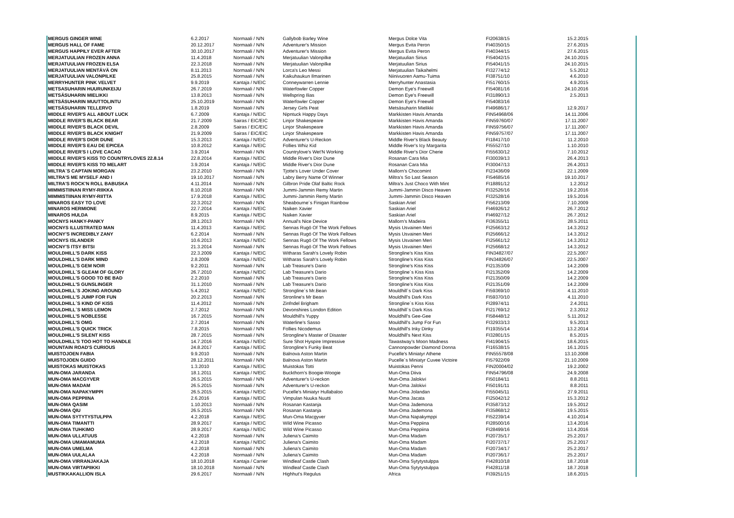| MERGUS GINGER WINE | 6.2.2017 | Normaali / N/N | Gallybob Barley Wine | Mergus Dolce Vita | FI20638/15 | 15.2.2015 |
| MERGUS HALL OF FAME | 20.12.2017 | Normaali / N/N | Adventurer's Mission | Mergus Evita Peron | FI40350/15 | 27.6.2015 |
| MERGUS HAPPILY EVER AFTER | 30.10.2017 | Normaali / N/N | Adventurer's Mission | Mergus Evita Peron | FI40344/15 | 27.6.2015 |
| MERJATUULIAN FROZEN ANNA | 11.4.2018 | Normaali / N/N | Merjatuulian Valonpilke | Merjatuulian Sirius | FI54042/15 | 24.10.2015 |
| MERJATUULIAN FROZEN ELSA | 22.3.2018 | Normaali / N/N | Merjatuulian Valonpilke | Merjatuulian Sirius | FI54041/15 | 24.10.2015 |
| MERJATUULIAN MENTÄVÄ ON | 8.11.2013 | Normaali / N/N | Lorca's Leo Messi | Merjatuulian Taikahelmi | FI32774/12 | 5.5.2012 |
| MERJATUULIAN VALONPILKE | 25.8.2015 | Normaali / N/N | Kaikuhaukun Ilmarinen | Niinivuoren Aamu-Tuima | FI38751/10 | 4.6.2010 |
| MERRYHUNTER PINK VELVET | 9.9.2019 | Kantaja / N/EIC | Conneywarren Lennie | Merryhunter Anastasia | FI51760/15 | 4.9.2015 |
| METSASUHARIN HUURUNKEIJU | 26.7.2019 | Normaali / N/N | Waterfowler Copper | Demon Eye's Freewill | FI54081/16 | 24.10.2016 |
| METSÄSUHARIN MIELIKKI | 13.8.2013 | Normaali / N/N | Wellspring Ilias | Demon Eye's Freewill | FI31890/13 | 2.5.2013 |
| METSÄSUHARIN MUUTTOLINTU | 25.10.2019 | Normaali / N/N | Waterfowler Copper | Demon Eye's Freewill | FI54083/16 | |
| METSÄSUHARIN TELLERVO | 1.8.2019 | Normaali / N/N | Jersey Girls Peat | Metsäsuharin Mielikki | FI49686/17 | 12.9.2017 |
| MIDDLE RIVER'S ALL ABOUT LUCK | 6.7.2009 | Kantaja / N/EIC | Nipntuck Happy Days | Markkisten Havis Amanda | FIN54968/06 | 14.11.2006 |
| MIDDLE RIVER'S BLACK BEAR | 21.7.2009 | Sairas / EIC/EIC | Linjor Shakespeare | Markkisten Havis Amanda | FIN59760/07 | 17.11.2007 |
| MIDDLE RIVER'S BLACK DEVIL | 2.8.2009 | Sairas / EIC/EIC | Linjor Shakespeare | Markkisten Havis Amanda | FIN59756/07 | 17.11.2007 |
| MIDDLE RIVER'S BLACK KNIGHT | 21.9.2009 | Sairas / EIC/EIC | Linjor Shakespeare | Markkisten Havis Amanda | FIN59757/07 | 17.11.2007 |
| MIDDLE RIVER'S DIOR DUNE | 15.3.2013 | Kantaja / N/EIC | Adventurer's U-Reckon | Middle River's Black Beauty | FI18417/10 | 11.2.2010 |
| MIDDLE RIVER'S EAU DE EPICEA | 10.8.2012 | Kantaja / N/EIC | Follies Whiz Kid | Middle River's Icy Margarita | FI55527/10 | 1.10.2010 |
| MIDDLE RIVER'S I LOVE CACAO | 3.9.2014 | Normaali / N/N | Countrylove's Wet'N Working | Middle River's Dior Cherie | FI55630/12 | 7.10.2012 |
| MIDDLE RIVER'S KISS TO COUNTRYLOVES 22.8.14 | 22.8.2014 | Kantaja / N/EIC | Middle River's Dior Dune | Rosanan Cara Mia | FI30039/13 | 26.4.2013 |
| MIDDLE RIVER'S KISS TO MELART | 3.9.2014 | Kantaja / N/EIC | Middle River's Dior Dune | Rosanan Cara Mia | FI30047/13 | 26.4.2013 |
| MILTRA`S CAPTAIN MORGAN | 23.2.2010 | Normaali / N/N | Tjotte's Lover Under Cover | Mallorn's Chocomint | FI23436/09 | 22.1.2009 |
| MILTRA'S ME MYSELF AND I | 19.10.2017 | Normaali / N/N | Labry Berry Name Of Winner | Miltra's So Last Season | FI54685/16 | 19.10.2017 |
| MILTRA'S ROCK'N ROLL BABUSKA | 4.11.2014 | Normaali / N/N | Gilbron Pride Olaf Baltic Rock | Miltra's Just Choco With Mint | FI18891/12 | 1.2.2012 |
| MIMMISTIINAN RYMY-RIIKKA | 8.10.2018 | Normaali / N/N | Jummi-Jammin Remy Martin | Jummi-Jammin Disco Heaven | FI32526/16 | 19.2.2016 |
| MIMMISTIINAN RYMY-RIITTA | 17.9.2018 | Kantaja / N/EIC | Jummi-Jammin Remy Martin | Jummi-Jammin Disco Heaven | FI32528/16 | 19.5.2016 |
| MINAROS EASY TO LOVE | 22.3.2012 | Normaali / N/N | Sheabourne´s Finigan Rainbow | Saskian Ariel | FI56213/09 | 7.10.2009 |
| MINAROS HERMIONE | 22.7.2014 | Kantaja / N/EIC | Naiken Xavier | Saskian Ariel | FI46926/12 | 26.7.2012 |
| MINAROS HULDA | 8.9.2015 | Kantaja / N/EIC | Naiken Xavier | Saskian Ariel | FI46927/12 | 26.7.2012 |
| MOCNYS HANKY-PANKY | 28.1.2013 | Normaali / N/N | Annual's Nice Device | Mallorn's Madeira | FI36355/11 | 28.5.2011 |
| MOCNYS ILLUSTRATED MAN | 11.4.2013 | Kantaja / N/EIC | Sennas Rugó Of The Work Fellows | Mysis Usvainen Meri | FI25663/12 | 14.3.2012 |
| MOCNY'S INCREDIBLY ZANY | 6.2.2014 | Normaali / N/N | Sennas Rugó Of The Work Fellows | Mysis Usvainen Meri | FI25666/12 | 14.3.2012 |
| MOCNYS ISLANDER | 10.6.2013 | Kantaja / N/EIC | Sennas Rugó Of The Work Fellows | Mysis Usvainen Meri | FI25661/12 | 14.3.2012 |
| MOCNY'S ITSY BITSI | 21.3.2014 | Normaali / N/N | Sennas Rugó Of The Work Fellows | Mysis Usvainen Meri | FI25668/12 | 14.3.2012 |
| MOULDHILL'S DARK KISS | 22.3.2009 | Kantaja / N/EIC | Witharas Sarah's Lovely Robin | Strongline's Kiss Kiss | FIN34827/07 | 22.5.2007 |
| MOULDHILL'S DARK MIND | 2.8.2009 | Kantaja / N/EIC | Witharas Sarah's Lovely Robin | Strongline's Kiss Kiss | FIN34826/07 | 22.5.2007 |
| MOULDHILL'S GEM NOIR | 9.2.2011 | Normaali / N/N | Lab Treasure's Dario | Strongline's Kiss Kiss | FI21353/09 | 14.2.2009 |
| MOULDHILL´S GLEAM OF GLORY | 26.7.2010 | Kantaja / N/EIC | Lab Treasure's Dario | Strongline´s Kiss Kiss | FI21352/09 | 14.2.2009 |
| MOULDHILL'S GOOD TO BE BAD | 2.2.2010 | Normaali / N/N | Lab Treasure's Dario | Strongline's Kiss Kiss | FI21350/09 | 14.2.2009 |
| MOULDHILL'S GUNSLINGER | 31.1.2010 | Normaali / N/N | Lab Treasure's Dario | Strongline's Kiss Kiss | FI21351/09 | 14.2.2009 |
| MOULDHILL´S JOKING AROUND | 5.4.2012 | Kantaja / N/EIC | Strongline´s Mr.Bean | Mouldhill´s Dark Kiss | FI59369/10 | 4.11.2010 |
| MOULDHILL'S JUMP FOR FUN | 20.2.2013 | Normaali / N/N | Stronline's Mr Bean | Mouldhill's Dark Kiss | FI59370/10 | 4.11.2010 |
| MOULDHILL´S KIND OF KISS | 11.4.2012 | Normaali / N/N | Zinfndel Brigham | Strongline´s Kiss Kiss | FI28974/11 | 2.4.2011 |
| MOULDHILL´S MISS LEMON | 2.7.2012 | Normaali / N/N | Devonshires London Edition | Mouldhill`s Dark Kiss | FI21769/12 | 2.3.2012 |
| MOULDHILL'S NOBLESSE | 16.7.2015 | Normaali / N/N | Mouldhill's Yuppy | Mouldhill's Gee-Gee | FI58448/12 | 5.11.2012 |
| MOULDHILL'S OMG | 2.7.2014 | Normaali / N/N | Waterline's Sasso | Mouldhill's Jump For Fun | FI32933/13 | 9.5.2013 |
| MOULDHILL'S QUICK TRICK | 7.8.2015 | Normaali / N/N | Follies Nicodemus | Mouldhill's Inky Dinky | FI19355/14 | 13.2.2014 |
| MOULDHILL'S SILENT KISS | 28.7.2015 | Normaali / N/N | Strongline's Master of Disaster | Mouldhill's Next Kiss | FI32801/15 | 8.5.2015 |
| MOULDHILL'S TOO HOT TO HANDLE | 14.7.2016 | Kantaja / N/EIC | Sure Shot Hyspire Impressive | Tawastway's Moon Madness | FI41904/15 | 18.6.2015 |
| MOUNTAIN ROAD'S CURIOUS | 24.8.2017 | Kantaja / N/EIC | Strongline's Funky Beat | Cannonpowder Diamond Donna | FI16538/15 | 16.1.2015 |
| MUISTOJOEN FABIA | 9.9.2010 | Normaali / N/N | Balnova Aston Martin | Pucelle's Miniatyr Athene | FIN55578/08 | 13.10.2008 |
| MUISTOJOEN GUIDO | 28.12.2011 | Normaali / N/N | Balnova Aston Martin | Pucelle´s Miniatyr Cuvee Victoire | FI57922/09 | 21.10.2009 |
| MUISTOKAS MUISTOKAS | 1.3.2010 | Kantaja / N/EIC | Muistokas Totti | Muistokas Penni | FIN20004/02 | 19.2.2002 |
| MUN-OMA JARANDA | 18.1.2011 | Kantaja / N/EIC | Buckthorn's Boogie-Woogie | Mun-Oma Diiva | FIN54796/08 | 24.9.2008 |
| MUN-OMA MACGYVER | 26.5.2015 | Normaali / N/N | Adventurer's U-reckon | Mun-Oma Jalokivi | FI50184/11 | 8.8.2011 |
| MUN-OMA MADAM | 26.5.2015 | Normaali / N/N | Adventurer's U-reckon | Mun-Oma Jalokivi | FI50191/11 | 8.8.2011 |
| MUN-OMA NAPAKYMPPI | 26.5.2015 | Kantaja / N/EIC | Pucelle's Miniatyr Hullabaloo | Mun-Oma Jolandan | FI55045/11 | 27.9.2011 |
| MUN-OMA PEPPIINA | 2.6.2016 | Kantaja / N/EIC | Vimpulan Nuuka Nuutti | Mun-Oma Jacata | FI25042/12 | 15.3.2012 |
| MUN-OMA QASIM | 1.10.2013 | Normaali / N/N | Rosanan Kastanja | Mun-Oma Jademona | FI35873/12 | 19.5.2012 |
| MUN-OMA QIU | 26.5.2015 | Normaali / N/N | Rosanan Kastanja | Mun-Oma Jademona | FI35868/12 | 19.5.2015 |
| MUN-OMA SYTYTYSTULPPA | 4.2.2018 | Kantaja / N/EIC | Mun-Oma Macgyver | Mun-Oma Napakymppi | FI52239/14 | 4.10.2014 |
| MUN-OMA TIMANTTI | 28.9.2017 | Kantaja / N/EIC | Wild Wine Picasso | Mun-Oma Peppiina | FI28500/16 | 13.4.2016 |
| MUN-OMA TUHKIMO | 28.9.2017 | Kantaja / N/EIC | Wild Wine Picasso | Mun-Oma Peppiina | FI28499/16 | 13.4.2016 |
| MUN-OMA ULLATUUS | 4.2.2018 | Normaali / N/N | Juliena's Caimito | Mun-Oma Madam | FI20735/17 | 25.2.2017 |
| MUN-OMA UMAMAMUMA | 4.2.2018 | Kantaja / N/EIC | Juliena's Caimito | Mun-Oma Madam | FI20737/17 | 25.2.2017 |
| MUN-OMA UMELMA | 4.2.2018 | Normaali / N/N | Juliena's Caimito | Mun-Oma Madam | FI20734/17 | 25.2.2017 |
| MUN-OMA UULALAA | 4.2.2018 | Normaali / N/N | Juliena's Caimito | Mun-Oma Madam | FI20736/17 | 25.2.2017 |
| MUN-OMA VIRRANJAKAJA | 18.10.2018 | Kantaja / Carrier | Windleaf Castle Clash | Mun-Oma Sytytystulppa | FI42810/18 | 18.7.2018 |
| MUN-OMA VIRTAPIIKKI | 18.10.2018 | Normaali / N/N | Windleaf Castle Clash | Mun-Oma Sytytystulppa | FI42811/18 | 18.7.2018 |
| MUSTIKKAKALLION ISLA | 29.6.2017 | Normaali / N/N | Highhut's Regulus | Africa | FI39251/15 | 18.6.2015 |